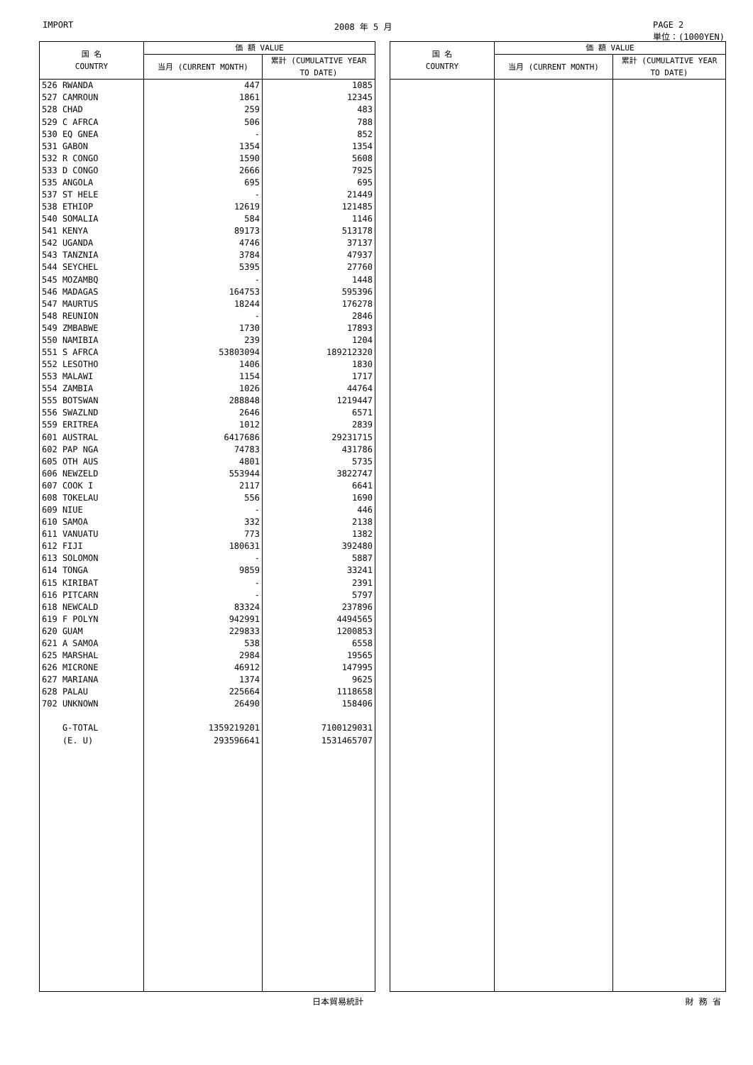IMPORT 2008 年 5 月 PAGE 2
単位：(1000YEN)
| 国 名 COUNTRY | 価 額 VALUE | |
| --- | --- | --- |
| | 当月 (CURRENT MONTH) | 累計 (CUMULATIVE YEAR TO DATE) |
| 526 RWANDA | 447 | 1085 |
| 527 CAMROUN | 1861 | 12345 |
| 528 CHAD | 259 | 483 |
| 529 C AFRCA | 506 | 788 |
| 530 EQ GNEA | - | 852 |
| 531 GABON | 1354 | 1354 |
| 532 R CONGO | 1590 | 5608 |
| 533 D CONGO | 2666 | 7925 |
| 535 ANGOLA | 695 | 695 |
| 537 ST HELE | - | 21449 |
| 538 ETHIOP | 12619 | 121485 |
| 540 SOMALIA | 584 | 1146 |
| 541 KENYA | 89173 | 513178 |
| 542 UGANDA | 4746 | 37137 |
| 543 TANZNIA | 3784 | 47937 |
| 544 SEYCHEL | 5395 | 27760 |
| 545 MOZAMBQ | - | 1448 |
| 546 MADAGAS | 164753 | 595396 |
| 547 MAURTUS | 18244 | 176278 |
| 548 REUNION | - | 2846 |
| 549 ZMBABWE | 1730 | 17893 |
| 550 NAMIBIA | 239 | 1204 |
| 551 S AFRCA | 53803094 | 189212320 |
| 552 LESOTHO | 1406 | 1830 |
| 553 MALAWI | 1154 | 1717 |
| 554 ZAMBIA | 1026 | 44764 |
| 555 BOTSWAN | 288848 | 1219447 |
| 556 SWAZLND | 2646 | 6571 |
| 559 ERITREA | 1012 | 2839 |
| 601 AUSTRAL | 6417686 | 29231715 |
| 602 PAP NGA | 74783 | 431786 |
| 605 OTH AUS | 4801 | 5735 |
| 606 NEWZELD | 553944 | 3822747 |
| 607 COOK I | 2117 | 6641 |
| 608 TOKELAU | 556 | 1690 |
| 609 NIUE | - | 446 |
| 610 SAMOA | 332 | 2138 |
| 611 VANUATU | 773 | 1382 |
| 612 FIJI | 180631 | 392480 |
| 613 SOLOMON | - | 5887 |
| 614 TONGA | 9859 | 33241 |
| 615 KIRIBAT | - | 2391 |
| 616 PITCARN | - | 5797 |
| 618 NEWCALD | 83324 | 237896 |
| 619 F POLYN | 942991 | 4494565 |
| 620 GUAM | 229833 | 1200853 |
| 621 A SAMOA | 538 | 6558 |
| 625 MARSHAL | 2984 | 19565 |
| 626 MICRONE | 46912 | 147995 |
| 627 MARIANA | 1374 | 9625 |
| 628 PALAU | 225664 | 1118658 |
| 702 UNKNOWN | 26490 | 158406 |
| G-TOTAL | 1359219201 | 7100129031 |
| (E. U) | 293596641 | 1531465707 |
| 国 名 COUNTRY | 価 額 VALUE | |
| --- | --- | --- |
| | 当月 (CURRENT MONTH) | 累計 (CUMULATIVE YEAR TO DATE) |
日本貿易統計 財 務 省